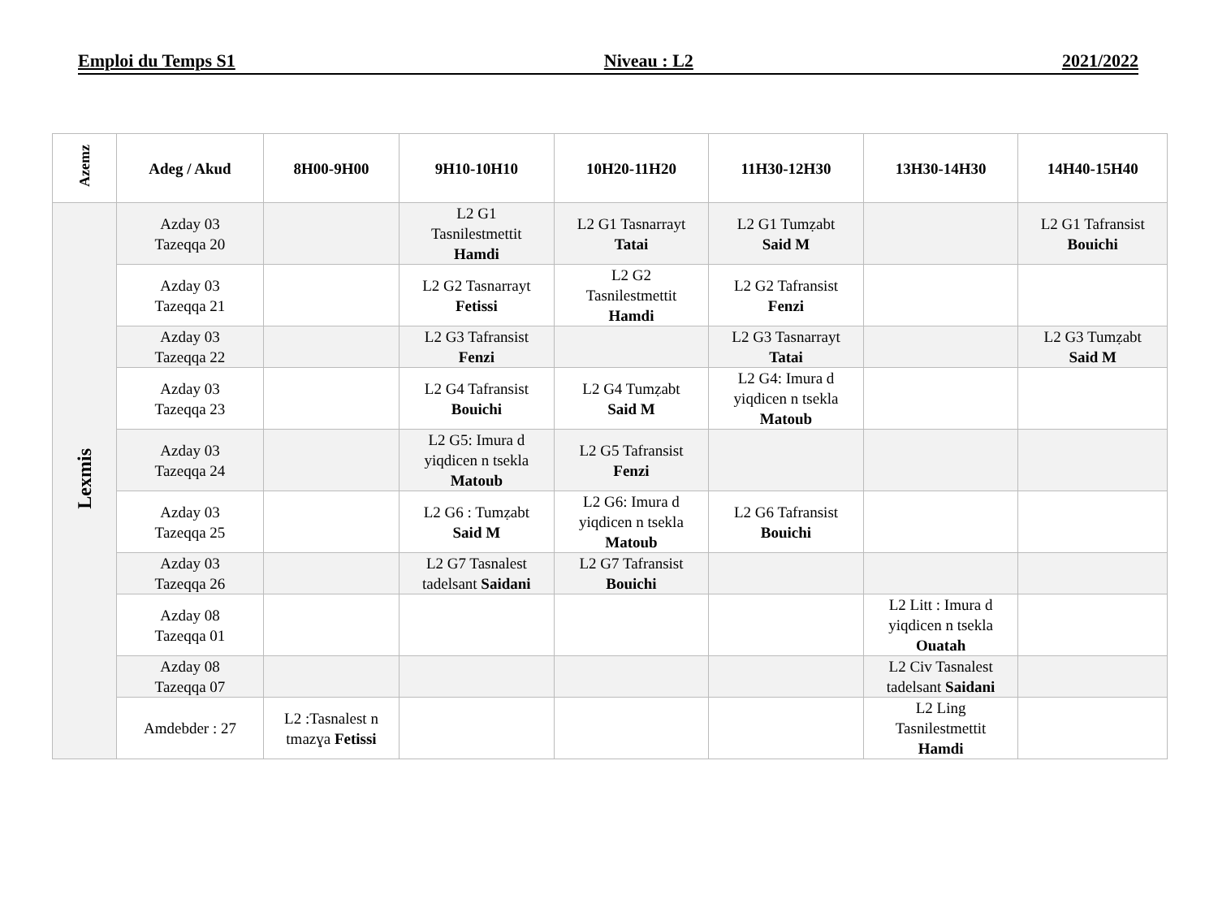Emploi du Temps S1 Niveau : L2 2021/2022
| Azemz | Adeg / Akud | 8H00-9H00 | 9H10-10H10 | 10H20-11H20 | 11H30-12H30 | 13H30-14H30 | 14H40-15H40 |
| --- | --- | --- | --- | --- | --- | --- | --- |
| Lexmis | Azday 03 Tazeqqa 20 | | L2 G1 Tasnilestmettit Hamdi | L2 G1 Tasnarrayt Tatai | L2 G1 Tumẓabt Said M | | L2 G1 Tafransist Bouichi |
| | Azday 03 Tazeqqa 21 | | L2 G2 Tasnarrayt Fetissi | L2 G2 Tasnilestmettit Hamdi | L2 G2 Tafransist Fenzi | | |
| | Azday 03 Tazeqqa 22 | | L2 G3 Tafransist Fenzi | | L2 G3 Tasnarrayt Tatai | | L2 G3 Tumẓabt Said M |
| | Azday 03 Tazeqqa 23 | | L2 G4 Tafransist Bouichi | L2 G4 Tumẓabt Said M | L2 G4: Imura d yiqdicen n tsekla Matoub | | |
| | Azday 03 Tazeqqa 24 | | L2 G5: Imura d yiqdicen n tsekla Matoub | L2 G5 Tafransist Fenzi | | | |
| | Azday 03 Tazeqqa 25 | | L2 G6 : Tumẓabt Said M | L2 G6: Imura d yiqdicen n tsekla Matoub | L2 G6 Tafransist Bouichi | | |
| | Azday 03 Tazeqqa 26 | | L2 G7 Tasnalest tadelsant Saidani | L2 G7 Tafransist Bouichi | | | |
| | Azday 08 Tazeqqa 01 | | | | | L2 Litt : Imura d yiqdicen n tsekla Ouatah | |
| | Azday 08 Tazeqqa 07 | | | | | L2 Civ Tasnalest tadelsant Saidani | |
| | Amdebder : 27 | L2 :Tasnalest n tmazɣa Fetissi | | | | L2 Ling Tasnilestmettit Hamdi | |